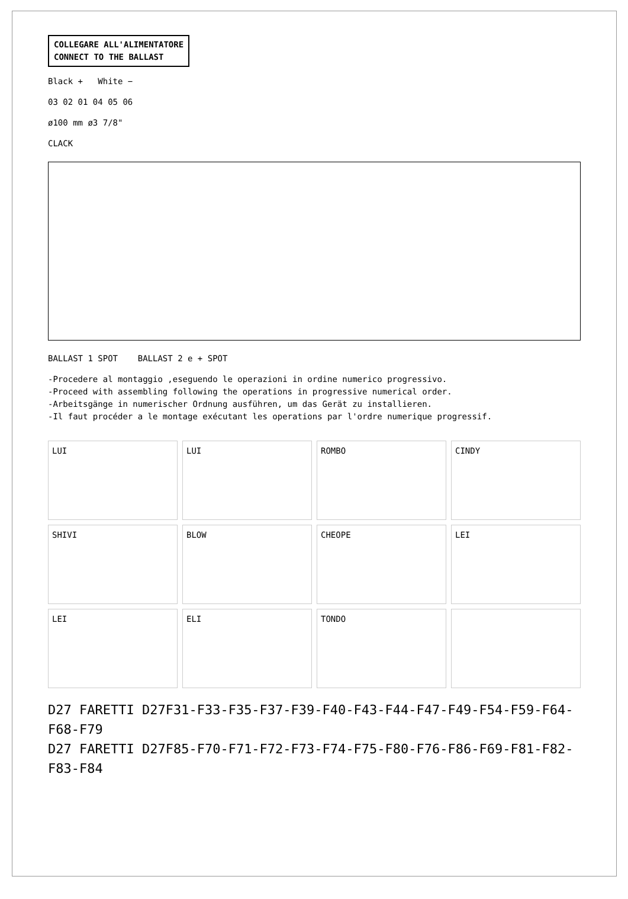COLLEGARE ALL'ALIMENTATORE
CONNECT TO THE BALLAST
Black + White −
03 02 01 04 05 06
ø100 mm ø3 7/8"
CLACK
BALLAST 1 SPOT BALLAST 2 e + SPOT
-Procedere al montaggio ,eseguendo le operazioni in ordine numerico progressivo.
-Proceed with assembling following the operations in progressive numerical order.
-Arbeitsgänge in numerischer Ordnung ausführen, um das Gerät zu installieren.
-Il faut procéder a le montage exécutant les operations par l'ordre numerique progressif.
LUI
LUI
ROMBO
CINDY
SHIVI
BLOW
CHEOPE
LEI
LEI
ELI
TONDO
D27 FARETTI D27F31-F33-F35-F37-F39-F40-F43-F44-F47-F49-F54-F59-F64-F68-F79
D27 FARETTI D27F85-F70-F71-F72-F73-F74-F75-F80-F76-F86-F69-F81-F82-F83-F84